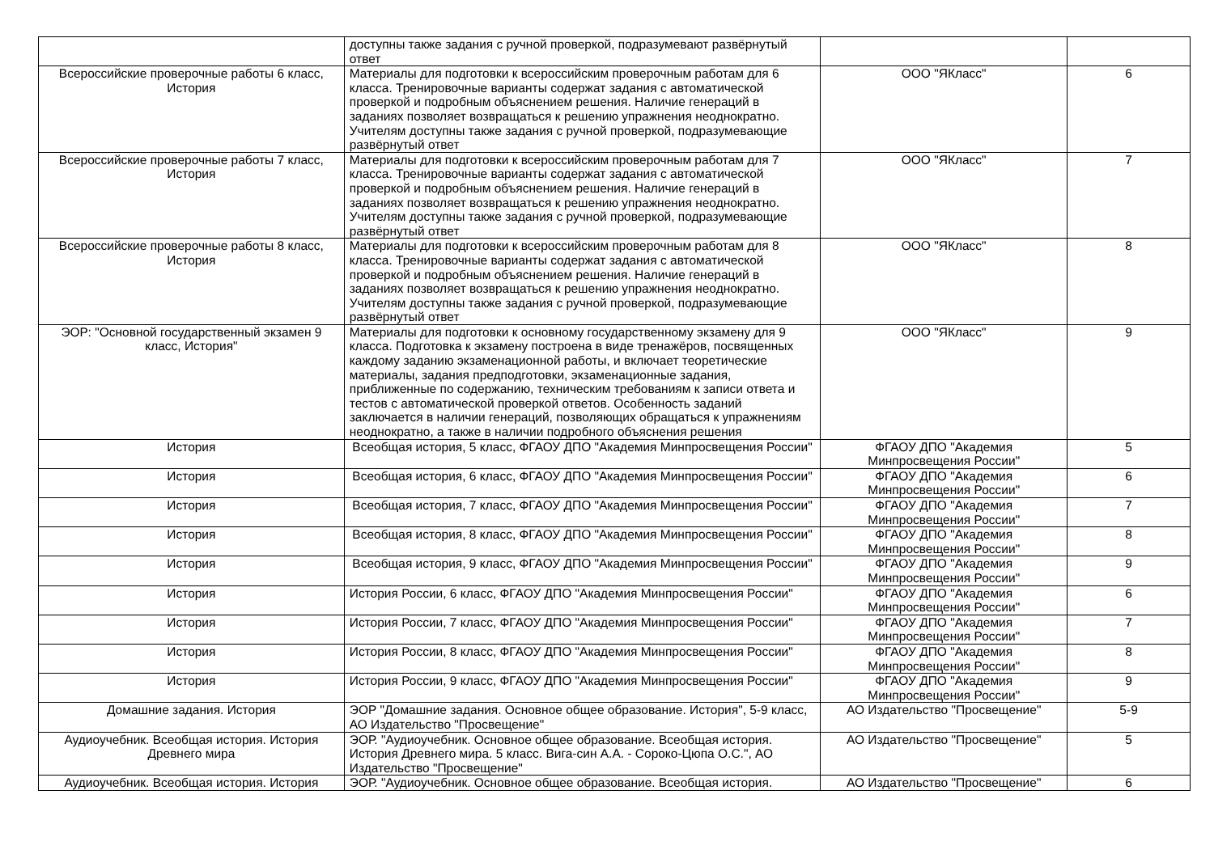| | доступны также задания с ручной проверкой, подразумевают развёрнутый ответ | | |
| Всероссийские проверочные работы 6 класс, История | Материалы для подготовки к всероссийским проверочным работам для 6 класса. Тренировочные варианты содержат задания с автоматической проверкой и подробным объяснением решения. Наличие генераций в заданиях позволяет возвращаться к решению упражнения неоднократно. Учителям доступны также задания с ручной проверкой, подразумевающие развёрнутый ответ | ООО "ЯКласс" | 6 |
| Всероссийские проверочные работы 7 класс, История | Материалы для подготовки к всероссийским проверочным работам для 7 класса. Тренировочные варианты содержат задания с автоматической проверкой и подробным объяснением решения. Наличие генераций в заданиях позволяет возвращаться к решению упражнения неоднократно. Учителям доступны также задания с ручной проверкой, подразумевающие развёрнутый ответ | ООО "ЯКласс" | 7 |
| Всероссийские проверочные работы 8 класс, История | Материалы для подготовки к всероссийским проверочным работам для 8 класса. Тренировочные варианты содержат задания с автоматической проверкой и подробным объяснением решения. Наличие генераций в заданиях позволяет возвращаться к решению упражнения неоднократно. Учителям доступны также задания с ручной проверкой, подразумевающие развёрнутый ответ | ООО "ЯКласс" | 8 |
| ЭОР: "Основной государственный экзамен 9 класс, История" | Материалы для подготовки к основному государственному экзамену для 9 класса. Подготовка к экзамену построена в виде тренажёров, посвященных каждому заданию экзаменационной работы, и включает теоретические материалы, задания предподготовки, экзаменационные задания, приближенные по содержанию, техническим требованиям к записи ответа и тестов с автоматической проверкой ответов. Особенность заданий заключается в наличии генераций, позволяющих обращаться к упражнениям неоднократно, а также в наличии подробного объяснения решения | ООО "ЯКласс" | 9 |
| История | Всеобщая история, 5 класс, ФГАОУ ДПО "Академия Минпросвещения России" | ФГАОУ ДПО "Академия Минпросвещения России" | 5 |
| История | Всеобщая история, 6 класс, ФГАОУ ДПО "Академия Минпросвещения России" | ФГАОУ ДПО "Академия Минпросвещения России" | 6 |
| История | Всеобщая история, 7 класс, ФГАОУ ДПО "Академия Минпросвещения России" | ФГАОУ ДПО "Академия Минпросвещения России" | 7 |
| История | Всеобщая история, 8 класс, ФГАОУ ДПО "Академия Минпросвещения России" | ФГАОУ ДПО "Академия Минпросвещения России" | 8 |
| История | Всеобщая история, 9 класс, ФГАОУ ДПО "Академия Минпросвещения России" | ФГАОУ ДПО "Академия Минпросвещения России" | 9 |
| История | История России, 6 класс, ФГАОУ ДПО "Академия Минпросвещения России" | ФГАОУ ДПО "Академия Минпросвещения России" | 6 |
| История | История России, 7 класс, ФГАОУ ДПО "Академия Минпросвещения России" | ФГАОУ ДПО "Академия Минпросвещения России" | 7 |
| История | История России, 8 класс, ФГАОУ ДПО "Академия Минпросвещения России" | ФГАОУ ДПО "Академия Минпросвещения России" | 8 |
| История | История России, 9 класс, ФГАОУ ДПО "Академия Минпросвещения России" | ФГАОУ ДПО "Академия Минпросвещения России" | 9 |
| Домашние задания. История | ЭОР "Домашние задания. Основное общее образование. История", 5-9 класс, АО Издательство "Просвещение" | АО Издательство "Просвещение" | 5-9 |
| Аудиоучебник. Всеобщая история. История Древнего мира | ЭОР. "Аудиоучебник. Основное общее образование. Всеобщая история. История Древнего мира. 5 класс. Вига-син А.А. - Сороко-Цюпа О.С.", АО Издательство "Просвещение" | АО Издательство "Просвещение" | 5 |
| Аудиоучебник. Всеобщая история. История | ЭОР. "Аудиоучебник. Основное общее образование. Всеобщая история. | АО Издательство "Просвещение" | 6 |